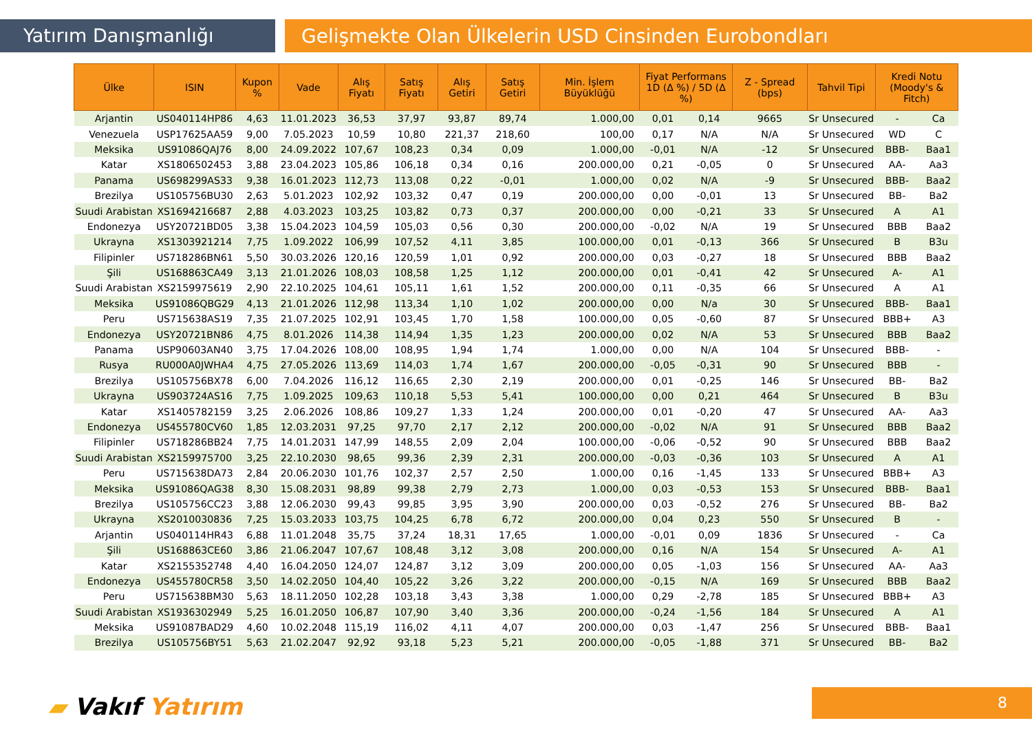Yatırım Danışmanlığı Gelişmekte Olan Ülkelerin USD Cinsinden Eurobondları
| Ülke | ISIN | Kupon % | Vade | Alış Fiyatı | Satış Fiyatı | Alış Getiri | Satış Getiri | Min. İşlem Büyüklüğü | Fiyat Performans 1D (Δ %) / 5D (Δ %) | | Z - Spread (bps) | Tahvil Tipi | Kredi Notu (Moody's & Fitch) | |
| --- | --- | --- | --- | --- | --- | --- | --- | --- | --- | --- | --- | --- | --- | --- |
| Arjantin | US040114HP86 | 4,63 | 11.01.2023 | 36,53 | 37,97 | 93,87 | 89,74 | 1.000,00 | 0,01 | 0,14 | 9665 | Sr Unsecured | - | Ca |
| Venezuela | USP17625AA59 | 9,00 | 7.05.2023 | 10,59 | 10,80 | 221,37 | 218,60 | 100,00 | 0,17 | N/A | N/A | Sr Unsecured | WD | C |
| Meksika | US91086QAJ76 | 8,00 | 24.09.2022 | 107,67 | 108,23 | 0,34 | 0,09 | 1.000,00 | -0,01 | N/A | -12 | Sr Unsecured | BBB- | Baa1 |
| Katar | XS1806502453 | 3,88 | 23.04.2023 | 105,86 | 106,18 | 0,34 | 0,16 | 200.000,00 | 0,21 | -0,05 | 0 | Sr Unsecured | AA- | Aa3 |
| Panama | US698299AS33 | 9,38 | 16.01.2023 | 112,73 | 113,08 | 0,22 | -0,01 | 1.000,00 | 0,02 | N/A | -9 | Sr Unsecured | BBB- | Baa2 |
| Brezilya | US105756BU30 | 2,63 | 5.01.2023 | 102,92 | 103,32 | 0,47 | 0,19 | 200.000,00 | 0,00 | -0,01 | 13 | Sr Unsecured | BB- | Ba2 |
| Suudi Arabistan | XS1694216687 | 2,88 | 4.03.2023 | 103,25 | 103,82 | 0,73 | 0,37 | 200.000,00 | 0,00 | -0,21 | 33 | Sr Unsecured | A | A1 |
| Endonezya | USY20721BD05 | 3,38 | 15.04.2023 | 104,59 | 105,03 | 0,56 | 0,30 | 200.000,00 | -0,02 | N/A | 19 | Sr Unsecured | BBB | Baa2 |
| Ukrayna | XS1303921214 | 7,75 | 1.09.2022 | 106,99 | 107,52 | 4,11 | 3,85 | 100.000,00 | 0,01 | -0,13 | 366 | Sr Unsecured | B | B3u |
| Filipinler | US718286BN61 | 5,50 | 30.03.2026 | 120,16 | 120,59 | 1,01 | 0,92 | 200.000,00 | 0,03 | -0,27 | 18 | Sr Unsecured | BBB | Baa2 |
| Şili | US168863CA49 | 3,13 | 21.01.2026 | 108,03 | 108,58 | 1,25 | 1,12 | 200.000,00 | 0,01 | -0,41 | 42 | Sr Unsecured | A- | A1 |
| Suudi Arabistan | XS2159975619 | 2,90 | 22.10.2025 | 104,61 | 105,11 | 1,61 | 1,52 | 200.000,00 | 0,11 | -0,35 | 66 | Sr Unsecured | A | A1 |
| Meksika | US91086QBG29 | 4,13 | 21.01.2026 | 112,98 | 113,34 | 1,10 | 1,02 | 200.000,00 | 0,00 | N/a | 30 | Sr Unsecured | BBB- | Baa1 |
| Peru | US715638AS19 | 7,35 | 21.07.2025 | 102,91 | 103,45 | 1,70 | 1,58 | 100.000,00 | 0,05 | -0,60 | 87 | Sr Unsecured | BBB+ | A3 |
| Endonezya | USY20721BN86 | 4,75 | 8.01.2026 | 114,38 | 114,94 | 1,35 | 1,23 | 200.000,00 | 0,02 | N/A | 53 | Sr Unsecured | BBB | Baa2 |
| Panama | USP90603AN40 | 3,75 | 17.04.2026 | 108,00 | 108,95 | 1,94 | 1,74 | 1.000,00 | 0,00 | N/A | 104 | Sr Unsecured | BBB- | - |
| Rusya | RU000A0JWHA4 | 4,75 | 27.05.2026 | 113,69 | 114,03 | 1,74 | 1,67 | 200.000,00 | -0,05 | -0,31 | 90 | Sr Unsecured | BBB | - |
| Brezilya | US105756BX78 | 6,00 | 7.04.2026 | 116,12 | 116,65 | 2,30 | 2,19 | 200.000,00 | 0,01 | -0,25 | 146 | Sr Unsecured | BB- | Ba2 |
| Ukrayna | US903724AS16 | 7,75 | 1.09.2025 | 109,63 | 110,18 | 5,53 | 5,41 | 100.000,00 | 0,00 | 0,21 | 464 | Sr Unsecured | B | B3u |
| Katar | XS1405782159 | 3,25 | 2.06.2026 | 108,86 | 109,27 | 1,33 | 1,24 | 200.000,00 | 0,01 | -0,20 | 47 | Sr Unsecured | AA- | Aa3 |
| Endonezya | US455780CV60 | 1,85 | 12.03.2031 | 97,25 | 97,70 | 2,17 | 2,12 | 200.000,00 | -0,02 | N/A | 91 | Sr Unsecured | BBB | Baa2 |
| Filipinler | US718286BB24 | 7,75 | 14.01.2031 | 147,99 | 148,55 | 2,09 | 2,04 | 100.000,00 | -0,06 | -0,52 | 90 | Sr Unsecured | BBB | Baa2 |
| Suudi Arabistan | XS2159975700 | 3,25 | 22.10.2030 | 98,65 | 99,36 | 2,39 | 2,31 | 200.000,00 | -0,03 | -0,36 | 103 | Sr Unsecured | A | A1 |
| Peru | US715638DA73 | 2,84 | 20.06.2030 | 101,76 | 102,37 | 2,57 | 2,50 | 1.000,00 | 0,16 | -1,45 | 133 | Sr Unsecured | BBB+ | A3 |
| Meksika | US91086QAG38 | 8,30 | 15.08.2031 | 98,89 | 99,38 | 2,79 | 2,73 | 1.000,00 | 0,03 | -0,53 | 153 | Sr Unsecured | BBB- | Baa1 |
| Brezilya | US105756CC23 | 3,88 | 12.06.2030 | 99,43 | 99,85 | 3,95 | 3,90 | 200.000,00 | 0,03 | -0,52 | 276 | Sr Unsecured | BB- | Ba2 |
| Ukrayna | XS2010030836 | 7,25 | 15.03.2033 | 103,75 | 104,25 | 6,78 | 6,72 | 200.000,00 | 0,04 | 0,23 | 550 | Sr Unsecured | B | - |
| Arjantin | US040114HR43 | 6,88 | 11.01.2048 | 35,75 | 37,24 | 18,31 | 17,65 | 1.000,00 | -0,01 | 0,09 | 1836 | Sr Unsecured | - | Ca |
| Şili | US168863CE60 | 3,86 | 21.06.2047 | 107,67 | 108,48 | 3,12 | 3,08 | 200.000,00 | 0,16 | N/A | 154 | Sr Unsecured | A- | A1 |
| Katar | XS2155352748 | 4,40 | 16.04.2050 | 124,07 | 124,87 | 3,12 | 3,09 | 200.000,00 | 0,05 | -1,03 | 156 | Sr Unsecured | AA- | Aa3 |
| Endonezya | US455780CR58 | 3,50 | 14.02.2050 | 104,40 | 105,22 | 3,26 | 3,22 | 200.000,00 | -0,15 | N/A | 169 | Sr Unsecured | BBB | Baa2 |
| Peru | US715638BM30 | 5,63 | 18.11.2050 | 102,28 | 103,18 | 3,43 | 3,38 | 1.000,00 | 0,29 | -2,78 | 185 | Sr Unsecured | BBB+ | A3 |
| Suudi Arabistan | XS1936302949 | 5,25 | 16.01.2050 | 106,87 | 107,90 | 3,40 | 3,36 | 200.000,00 | -0,24 | -1,56 | 184 | Sr Unsecured | A | A1 |
| Meksika | US91087BAD29 | 4,60 | 10.02.2048 | 115,19 | 116,02 | 4,11 | 4,07 | 200.000,00 | 0,03 | -1,47 | 256 | Sr Unsecured | BBB- | Baa1 |
| Brezilya | US105756BY51 | 5,63 | 21.02.2047 | 92,92 | 93,18 | 5,23 | 5,21 | 200.000,00 | -0,05 | -1,88 | 371 | Sr Unsecured | BB- | Ba2 |
▰ Vakıf Yatırım 8